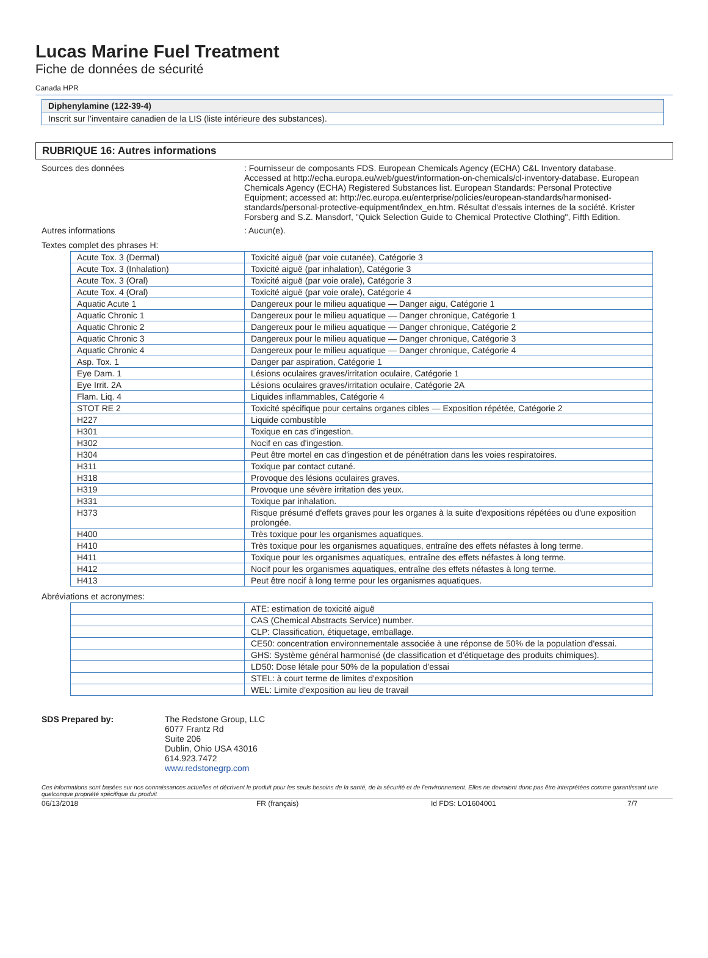Lucas Marine Fuel Treatment
Fiche de données de sécurité
Canada HPR
Diphenylamine (122-39-4)
Inscrit sur l’inventaire canadien de la LIS (liste intérieure des substances).
RUBRIQUE 16: Autres informations
Sources des données : Fournisseur de composants FDS. European Chemicals Agency (ECHA) C&L Inventory database. Accessed at http://echa.europa.eu/web/guest/information-on-chemicals/cl-inventory-database. European Chemicals Agency (ECHA) Registered Substances list. European Standards: Personal Protective Equipment; accessed at: http://ec.europa.eu/enterprise/policies/european-standards/harmonised-standards/personal-protective-equipment/index_en.htm. Résultat d'essais internes de la société. Krister Forsberg and S.Z. Mansdorf, "Quick Selection Guide to Chemical Protective Clothing", Fifth Edition.
Autres informations : Aucun(e).
Textes complet des phrases H:
| Acute Tox. 3 (Dermal) | Toxicité aiguë (par voie cutanée), Catégorie 3 |
| Acute Tox. 3 (Inhalation) | Toxicité aiguë (par inhalation), Catégorie 3 |
| Acute Tox. 3 (Oral) | Toxicité aiguë (par voie orale), Catégorie 3 |
| Acute Tox. 4 (Oral) | Toxicité aiguë (par voie orale), Catégorie 4 |
| Aquatic Acute 1 | Dangereux pour le milieu aquatique — Danger aigu, Catégorie 1 |
| Aquatic Chronic 1 | Dangereux pour le milieu aquatique — Danger chronique, Catégorie 1 |
| Aquatic Chronic 2 | Dangereux pour le milieu aquatique — Danger chronique, Catégorie 2 |
| Aquatic Chronic 3 | Dangereux pour le milieu aquatique — Danger chronique, Catégorie 3 |
| Aquatic Chronic 4 | Dangereux pour le milieu aquatique — Danger chronique, Catégorie 4 |
| Asp. Tox. 1 | Danger par aspiration, Catégorie 1 |
| Eye Dam. 1 | Lésions oculaires graves/irritation oculaire, Catégorie 1 |
| Eye Irrit. 2A | Lésions oculaires graves/irritation oculaire, Catégorie 2A |
| Flam. Liq. 4 | Liquides inflammables, Catégorie 4 |
| STOT RE 2 | Toxicité spécifique pour certains organes cibles — Exposition répétée, Catégorie 2 |
| H227 | Liquide combustible |
| H301 | Toxique en cas d'ingestion. |
| H302 | Nocif en cas d'ingestion. |
| H304 | Peut être mortel en cas d'ingestion et de pénétration dans les voies respiratoires. |
| H311 | Toxique par contact cutané. |
| H318 | Provoque des lésions oculaires graves. |
| H319 | Provoque une sévère irritation des yeux. |
| H331 | Toxique par inhalation. |
| H373 | Risque présumé d'effets graves pour les organes à la suite d'expositions répétées ou d'une exposition prolongée. |
| H400 | Très toxique pour les organismes aquatiques. |
| H410 | Très toxique pour les organismes aquatiques, entraîne des effets néfastes à long terme. |
| H411 | Toxique pour les organismes aquatiques, entraîne des effets néfastes à long terme. |
| H412 | Nocif pour les organismes aquatiques, entraîne des effets néfastes à long terme. |
| H413 | Peut être nocif à long terme pour les organismes aquatiques. |
Abréviations et acronymes:
| | ATE: estimation de toxicité aiguë |
| | CAS (Chemical Abstracts Service) number. |
| | CLP: Classification, étiquetage, emballage. |
| | CE50: concentration environnementale associée à une réponse de 50% de la population d'essai. |
| | GHS: Système général harmonisé (de classification et d'étiquetage des produits chimiques). |
| | LD50: Dose létale pour 50% de la population d'essai |
| | STEL: à court terme de limites d'exposition |
| | WEL: Limite d'exposition au lieu de travail |
SDS Prepared by: The Redstone Group, LLC
6077 Frantz Rd
Suite 206
Dublin, Ohio USA 43016
614.923.7472
www.redstonegrp.com
Ces informations sont basées sur nos connaissances actuelles et décrivent le produit pour les seuls besoins de la santé, de la sécurité et de l’environnement. Elles ne devraient donc pas être interprétées comme garantissant une quelconque propriété spécifique du produit
06/13/2018 FR (français) Id FDS: LO1604001 7/7